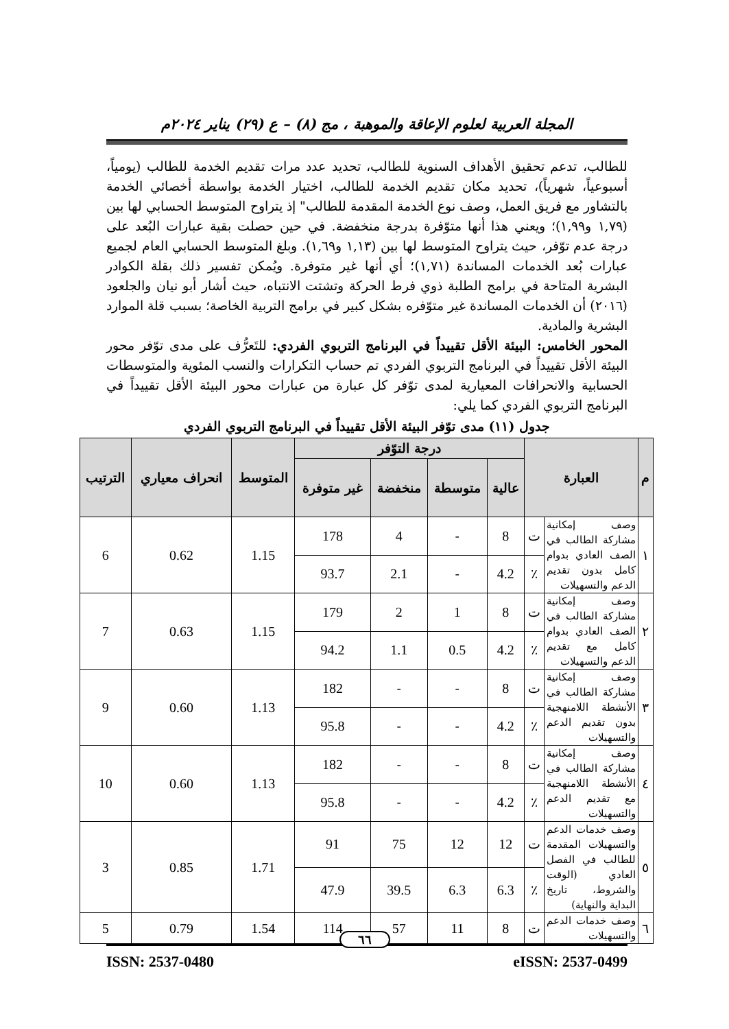المجلة العربية لعلوم الإعاقة والموهبة ، مج (٨) – ع (٢٩) يناير ٢٠٢٤م
للطالب، تدعم تحقيق الأهداف السنوية للطالب، تحديد عدد مرات تقديم الخدمة للطالب (يومياً، أسبوعياً، شهرياً)، تحديد مكان تقديم الخدمة للطالب، اختيار الخدمة بواسطة أخصائي الخدمة بالتشاور مع فريق العمل، وصف نوع الخدمة المقدمة للطالب" إذ يتراوح المتوسط الحسابي لها بين (١,٧٩ و١,٩٩)؛ ويعني هذا أنها متوّفرة بدرجة منخفضة. في حين حصلت بقية عبارات البُعد على درجة عدم توّفر، حيث يتراوح المتوسط لها بين (١,١٣ و١,٦٩). وبلغ المتوسط الحسابي العام لجميع عبارات بُعد الخدمات المساندة (١,٧١)؛ أي أنها غير متوفرة. ويُمكن تفسير ذلك بقلة الكوادر البشرية المتاحة في برامج الطلبة ذوي فرط الحركة وتشتت الانتباه، حيث أشار أبو نيان والجلعود (٢٠١٦) أن الخدمات المساندة غير متوّفره بشكل كبير في برامج التربية الخاصة؛ بسبب قلة الموارد البشرية والمادية.
المحور الخامس: البيئة الأقل تقييداً في البرنامج التربوي الفردي: للتَعرُّف على مدى توّفر محور البيئة الأقل تقييداً في البرنامج التربوي الفردي تم حساب التكرارات والنسب المئوية والمتوسطات الحسابية والانحرافات المعيارية لمدى توّفر كل عبارة من عبارات محور البيئة الأقل تقييداً في البرنامج التربوي الفردي كما يلي:
جدول (١١) مدى توّفر البيئة الأقل تقييداً في البرنامج التربوي الفردي
| م | العبارة | | درجة التوّفر | | | | المتوسط | انحراف معياري | الترتيب |
| --- | --- | --- | --- | --- | --- | --- | --- | --- | --- |
| | | | عالية | متوسطة | منخفضة | غير متوفرة | | | |
| ١ | وصف إمكانية مشاركة الطالب في الصف العادي بدوام كامل بدون تقديم الدعم والتسهيلات | ت | 8 | - | 4 | 178 | 1.15 | 0.62 | 6 |
| | | ٪ | 4.2 | - | 2.1 | 93.7 | | | |
| ٢ | وصف إمكانية مشاركة الطالب في الصف العادي بدوام كامل مع تقديم الدعم والتسهيلات | ت | 8 | 1 | 2 | 179 | 1.15 | 0.63 | 7 |
| | | ٪ | 4.2 | 0.5 | 1.1 | 94.2 | | | |
| ٣ | وصف إمكانية مشاركة الطالب في الأنشطة اللامنهجية بدون تقديم الدعم والتسهيلات | ت | 8 | - | - | 182 | 1.13 | 0.60 | 9 |
| | | ٪ | 4.2 | - | - | 95.8 | | | |
| ٤ | وصف إمكانية مشاركة الطالب في الأنشطة اللامنهجية مع تقديم الدعم والتسهيلات | ت | 8 | - | - | 182 | 1.13 | 0.60 | 10 |
| | | ٪ | 4.2 | - | - | 95.8 | | | |
| ٥ | وصف خدمات الدعم والتسهيلات المقدمة للطالب في الفصل العادي (الوقت والشروط، تاريخ البداية والنهاية) | ت | 12 | 12 | 75 | 91 | 1.71 | 0.85 | 3 |
| | | ٪ | 6.3 | 6.3 | 39.5 | 47.9 | | | |
| ٦ | وصف خدمات الدعم والتسهيلات | ت | 8 | 11 | 57 | 114 | 1.54 | 0.79 | 5 |
ISSN: 2537-0480 eISSN: 2537-0499
٦٦